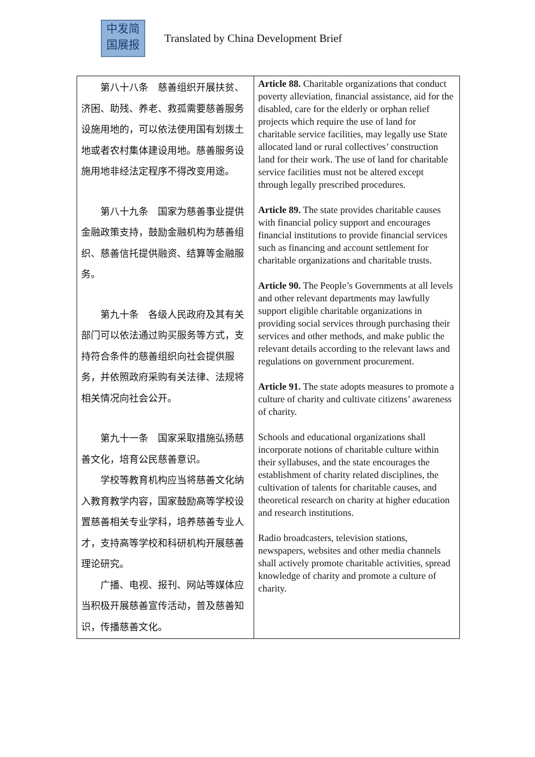中发简
国展报
Translated by China Development Brief
| 第八十八条 慈善组织开展扶贫、济困、助残、养老、救孤需要慈善服务设施用地的，可以依法使用国有划拨土地或者农村集体建设用地。慈善服务设施用地非经法定程序不得改变用途。 第八十九条 国家为慈善事业提供金融政策支持，鼓励金融机构为慈善组织、慈善信托提供融资、结算等金融服务。 第九十条 各级人民政府及其有关部门可以依法通过购买服务等方式，支持符合条件的慈善组织向社会提供服务，并依照政府采购有关法律、法规将相关情况向社会公开。 第九十一条 国家采取措施弘扬慈善文化，培育公民慈善意识。 学校等教育机构应当将慈善文化纳入教育教学内容，国家鼓励高等学校设置慈善相关专业学科，培养慈善专业人才，支持高等学校和科研机构开展慈善理论研究。 广播、电视、报刊、网站等媒体应当积极开展慈善宣传活动，普及慈善知识，传播慈善文化。 | Article 88. Charitable organizations that conduct poverty alleviation, financial assistance, aid for the disabled, care for the elderly or orphan relief projects which require the use of land for charitable service facilities, may legally use State allocated land or rural collectives’ construction land for their work. The use of land for charitable service facilities must not be altered except through legally prescribed procedures. Article 89. The state provides charitable causes with financial policy support and encourages financial institutions to provide financial services such as financing and account settlement for charitable organizations and charitable trusts. Article 90. The People’s Governments at all levels and other relevant departments may lawfully support eligible charitable organizations in providing social services through purchasing their services and other methods, and make public the relevant details according to the relevant laws and regulations on government procurement. Article 91. The state adopts measures to promote a culture of charity and cultivate citizens’ awareness of charity. Schools and educational organizations shall incorporate notions of charitable culture within their syllabuses, and the state encourages the establishment of charity related disciplines, the cultivation of talents for charitable causes, and theoretical research on charity at higher education and research institutions. Radio broadcasters, television stations, newspapers, websites and other media channels shall actively promote charitable activities, spread knowledge of charity and promote a culture of charity. |